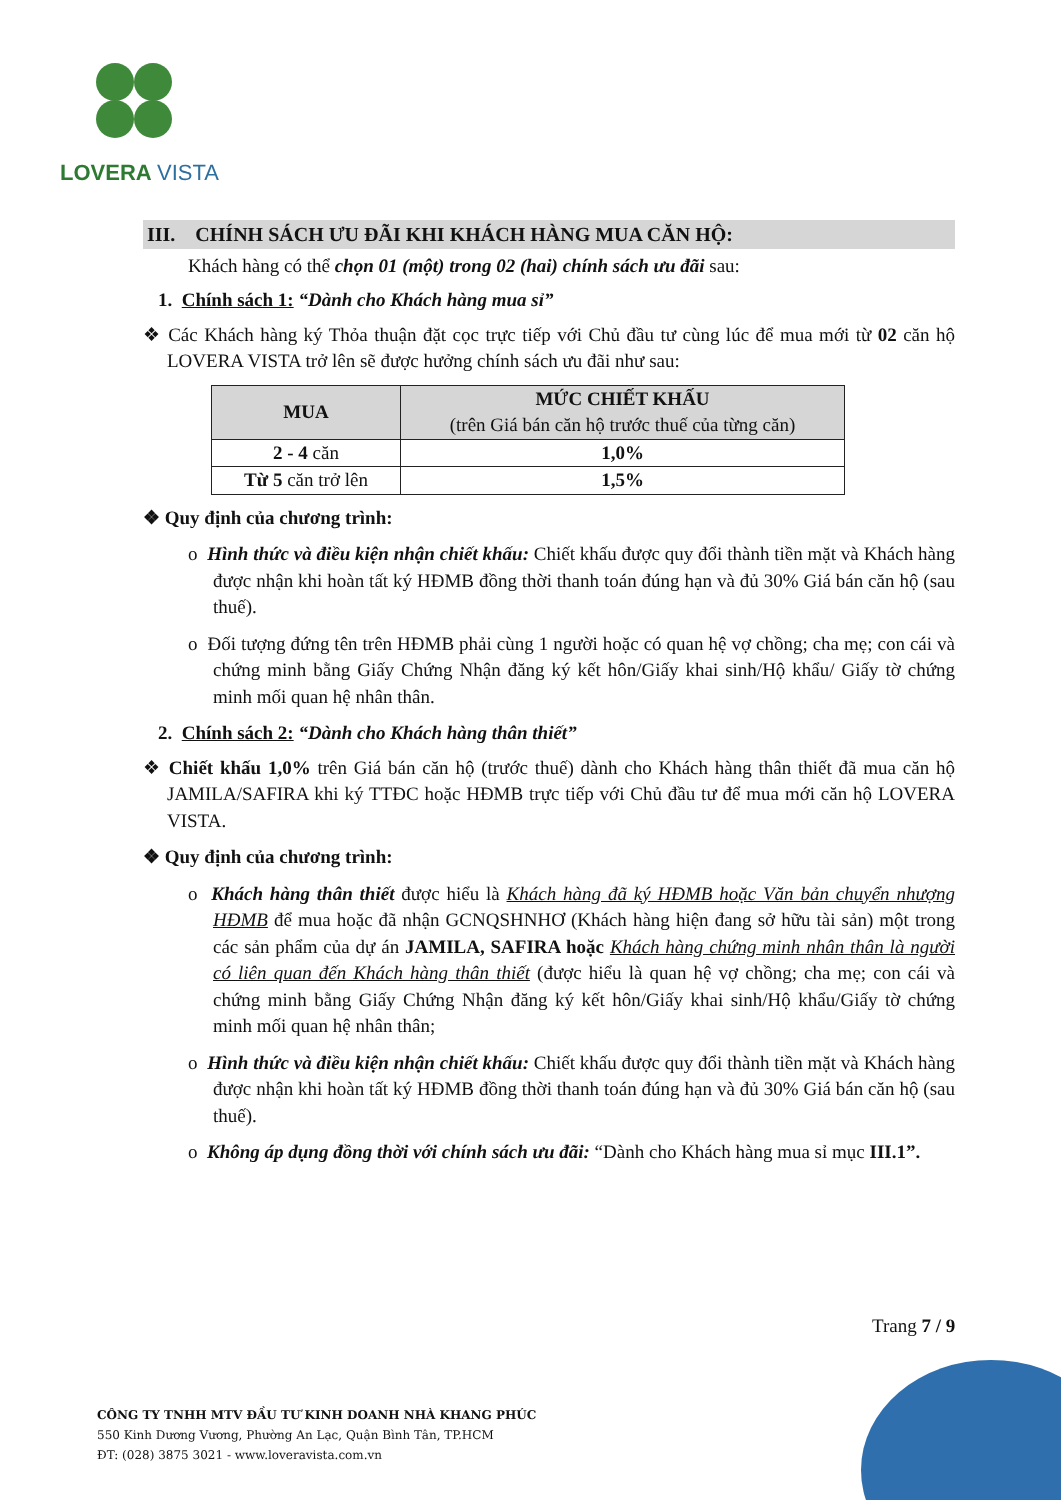LOVERA VISTA
III. CHÍNH SÁCH ƯU ĐÃI KHI KHÁCH HÀNG MUA CĂN HỘ:
Khách hàng có thể chọn 01 (một) trong 02 (hai) chính sách ưu đãi sau:
1. Chính sách 1: “Dành cho Khách hàng mua sỉ”
❖ Các Khách hàng ký Thỏa thuận đặt cọc trực tiếp với Chủ đầu tư cùng lúc để mua mới từ 02 căn hộ LOVERA VISTA trở lên sẽ được hưởng chính sách ưu đãi như sau:
| MUA | MỨC CHIẾT KHẤU (trên Giá bán căn hộ trước thuế của từng căn) |
| --- | --- |
| 2 - 4 căn | 1,0% |
| Từ 5 căn trở lên | 1,5% |
❖ Quy định của chương trình:
o Hình thức và điều kiện nhận chiết khấu: Chiết khấu được quy đổi thành tiền mặt và Khách hàng được nhận khi hoàn tất ký HĐMB đồng thời thanh toán đúng hạn và đủ 30% Giá bán căn hộ (sau thuế).
o Đối tượng đứng tên trên HĐMB phải cùng 1 người hoặc có quan hệ vợ chồng; cha mẹ; con cái và chứng minh bằng Giấy Chứng Nhận đăng ký kết hôn/Giấy khai sinh/Hộ khẩu/ Giấy tờ chứng minh mối quan hệ nhân thân.
2. Chính sách 2: “Dành cho Khách hàng thân thiết”
❖ Chiết khấu 1,0% trên Giá bán căn hộ (trước thuế) dành cho Khách hàng thân thiết đã mua căn hộ JAMILA/SAFIRA khi ký TTĐC hoặc HĐMB trực tiếp với Chủ đầu tư để mua mới căn hộ LOVERA VISTA.
❖ Quy định của chương trình:
o Khách hàng thân thiết được hiểu là Khách hàng đã ký HĐMB hoặc Văn bản chuyển nhượng HĐMB để mua hoặc đã nhận GCNQSHNHƠ (Khách hàng hiện đang sở hữu tài sản) một trong các sản phẩm của dự án JAMILA, SAFIRA hoặc Khách hàng chứng minh nhân thân là người có liên quan đến Khách hàng thân thiết (được hiểu là quan hệ vợ chồng; cha mẹ; con cái và chứng minh bằng Giấy Chứng Nhận đăng ký kết hôn/Giấy khai sinh/Hộ khẩu/Giấy tờ chứng minh mối quan hệ nhân thân;
o Hình thức và điều kiện nhận chiết khấu: Chiết khấu được quy đổi thành tiền mặt và Khách hàng được nhận khi hoàn tất ký HĐMB đồng thời thanh toán đúng hạn và đủ 30% Giá bán căn hộ (sau thuế).
o Không áp dụng đồng thời với chính sách ưu đãi: “Dành cho Khách hàng mua sỉ mục III.1”.
Trang 7 / 9
CÔNG TY TNHH MTV ĐẦU TƯ KINH DOANH NHÀ KHANG PHÚC
550 Kinh Dương Vương, Phường An Lạc, Quận Bình Tân, TP.HCM
ĐT: (028) 3875 3021 - www.loveravista.com.vn